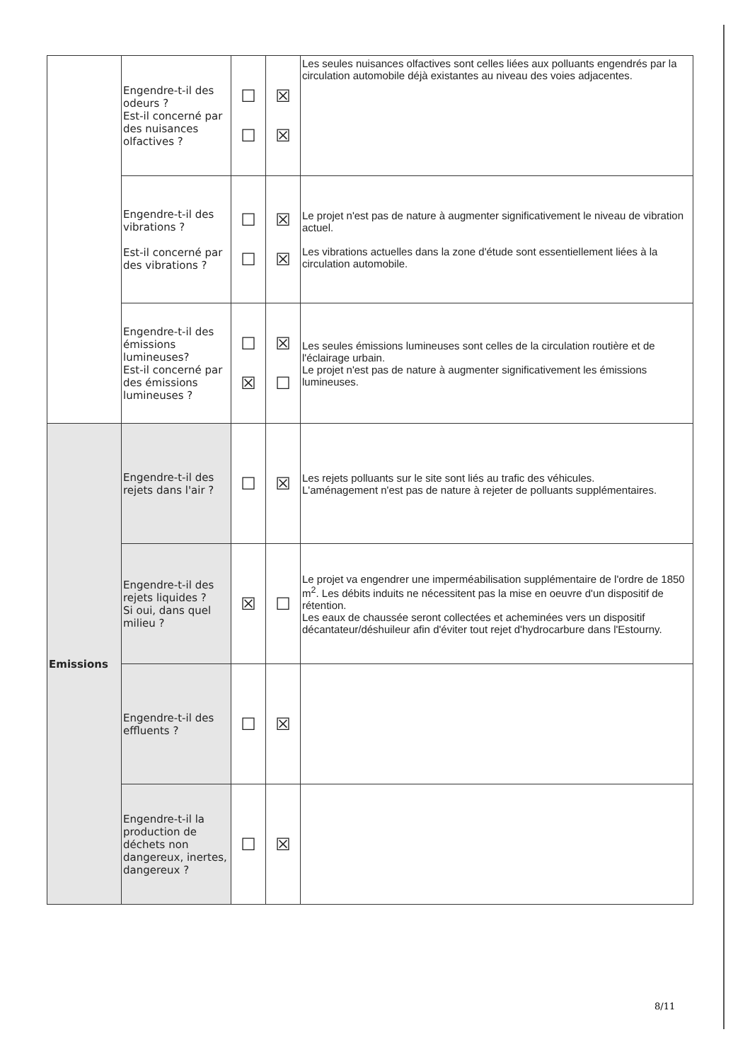| | Engendre-t-il des odeurs ? Est-il concerné par des nuisances olfactives ? | ☐ ☐ | ☒ ☒ | Les seules nuisances olfactives sont celles liées aux polluants engendrés par la circulation automobile déjà existantes au niveau des voies adjacentes. |
| | Engendre-t-il des vibrations ? Est-il concerné par des vibrations ? | ☐ ☐ | ☒ ☒ | Le projet n'est pas de nature à augmenter significativement le niveau de vibration actuel. Les vibrations actuelles dans la zone d'étude sont essentiellement liées à la circulation automobile. |
| | Engendre-t-il des émissions lumineuses? Est-il concerné par des émissions lumineuses ? | ☐ ☒ | ☒ ☐ | Les seules émissions lumineuses sont celles de la circulation routière et de l'éclairage urbain. Le projet n'est pas de nature à augmenter significativement les émissions lumineuses. |
| Emissions | Engendre-t-il des rejets dans l'air ? | ☐ | ☒ | Les rejets polluants sur le site sont liés au trafic des véhicules. L'aménagement n'est pas de nature à rejeter de polluants supplémentaires. |
| | Engendre-t-il des rejets liquides ? Si oui, dans quel milieu ? | ☒ | ☐ | Le projet va engendrer une imperméabilisation supplémentaire de l'ordre de 1850 m<sup>2</sup>. Les débits induits ne nécessitent pas la mise en oeuvre d'un dispositif de rétention. Les eaux de chaussée seront collectées et acheminées vers un dispositif décantateur/déshuileur afin d'éviter tout rejet d'hydrocarbure dans l'Estourny. |
| | Engendre-t-il des effluents ? | ☐ | ☒ | |
| | Engendre-t-il la production de déchets non dangereux, inertes, dangereux ? | ☐ | ☒ | |
8/11